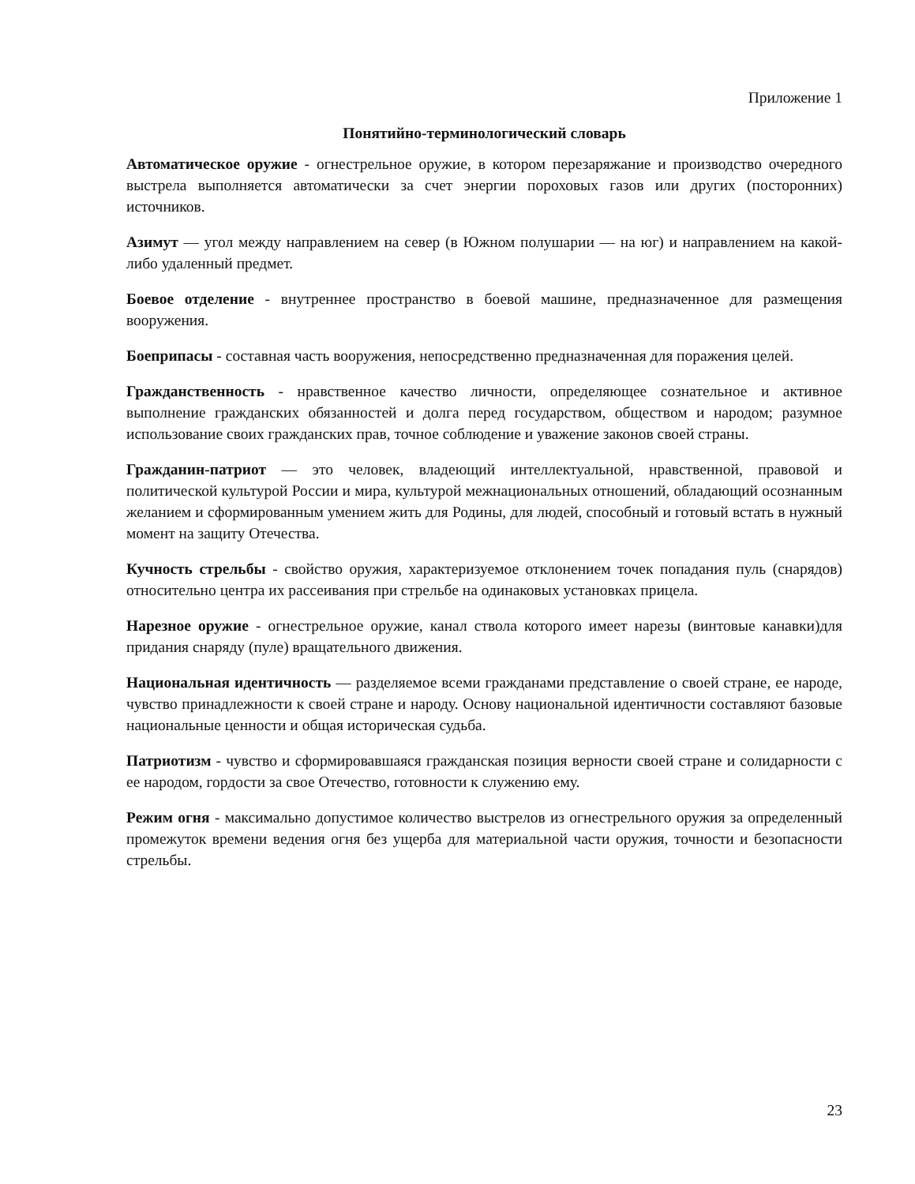Приложение 1
Понятийно-терминологический словарь
Автоматическое оружие - огнестрельное оружие, в котором перезаряжание и производство очередного выстрела выполняется автоматически за счет энергии пороховых газов или других (посторонних) источников.
Азимут — угол между направлением на север (в Южном полушарии — на юг) и направлением на какой-либо удаленный предмет.
Боевое отделение - внутреннее пространство в боевой машине, предназначенное для размещения вооружения.
Боеприпасы - составная часть вооружения, непосредственно предназначенная для поражения целей.
Гражданственность - нравственное качество личности, определяющее сознательное и активное выполнение гражданских обязанностей и долга перед государством, обществом и народом; разумное использование своих гражданских прав, точное соблюдение и уважение законов своей страны.
Гражданин-патриот — это человек, владеющий интеллектуальной, нравственной, правовой и политической культурой России и мира, культурой межнациональных отношений, обладающий осознанным желанием и сформированным умением жить для Родины, для людей, способный и готовый встать в нужный момент на защиту Отечества.
Кучность стрельбы - свойство оружия, характеризуемое отклонением точек попадания пуль (снарядов) относительно центра их рассеивания при стрельбе на одинаковых установках прицела.
Нарезное оружие - огнестрельное оружие, канал ствола которого имеет нарезы (винтовые канавки)для придания снаряду (пуле) вращательного движения.
Национальная идентичность — разделяемое всеми гражданами представление о своей стране, ее народе, чувство принадлежности к своей стране и народу. Основу национальной идентичности составляют базовые национальные ценности и общая историческая судьба.
Патриотизм - чувство и сформировавшаяся гражданская позиция верности своей стране и солидарности с ее народом, гордости за свое Отечество, готовности к служению ему.
Режим огня - максимально допустимое количество выстрелов из огнестрельного оружия за определенный промежуток времени ведения огня без ущерба для материальной части оружия, точности и безопасности стрельбы.
23